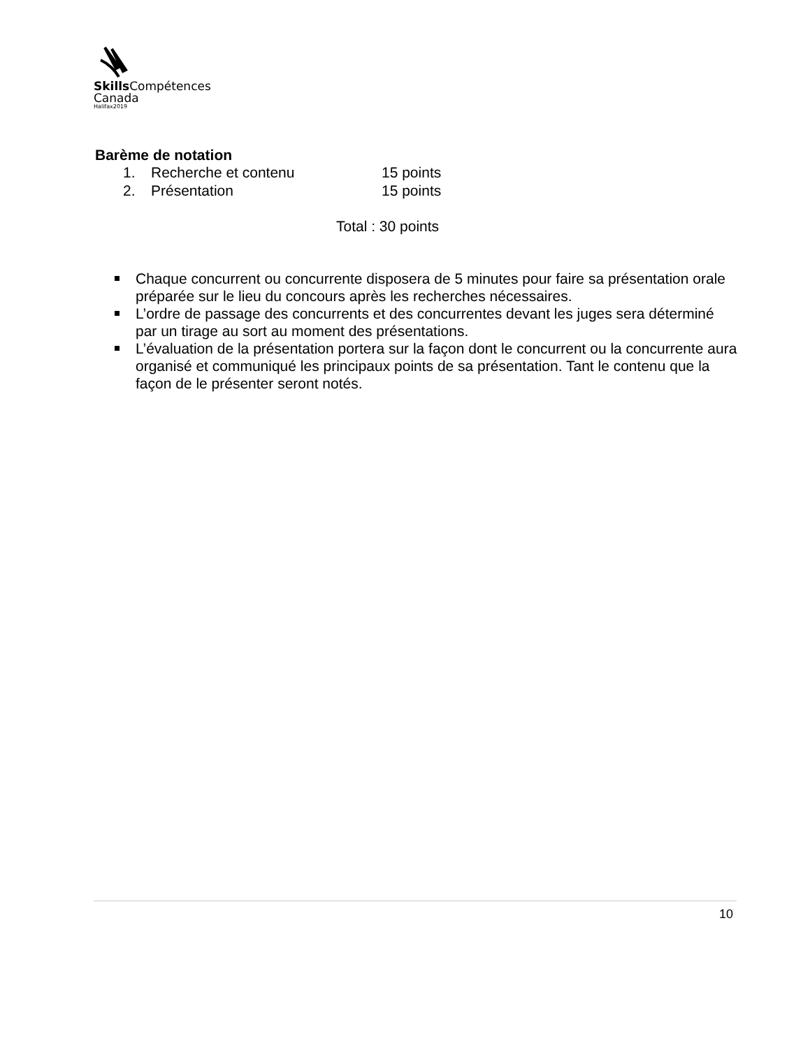Skills Compétences
Canada
Halifax2019
Barème de notation
1. Recherche et contenu 15 points
2. Présentation 15 points
Total : 30 points
Chaque concurrent ou concurrente disposera de 5 minutes pour faire sa présentation orale préparée sur le lieu du concours après les recherches nécessaires.
L’ordre de passage des concurrents et des concurrentes devant les juges sera déterminé par un tirage au sort au moment des présentations.
L’évaluation de la présentation portera sur la façon dont le concurrent ou la concurrente aura organisé et communiqué les principaux points de sa présentation. Tant le contenu que la façon de le présenter seront notés.
10